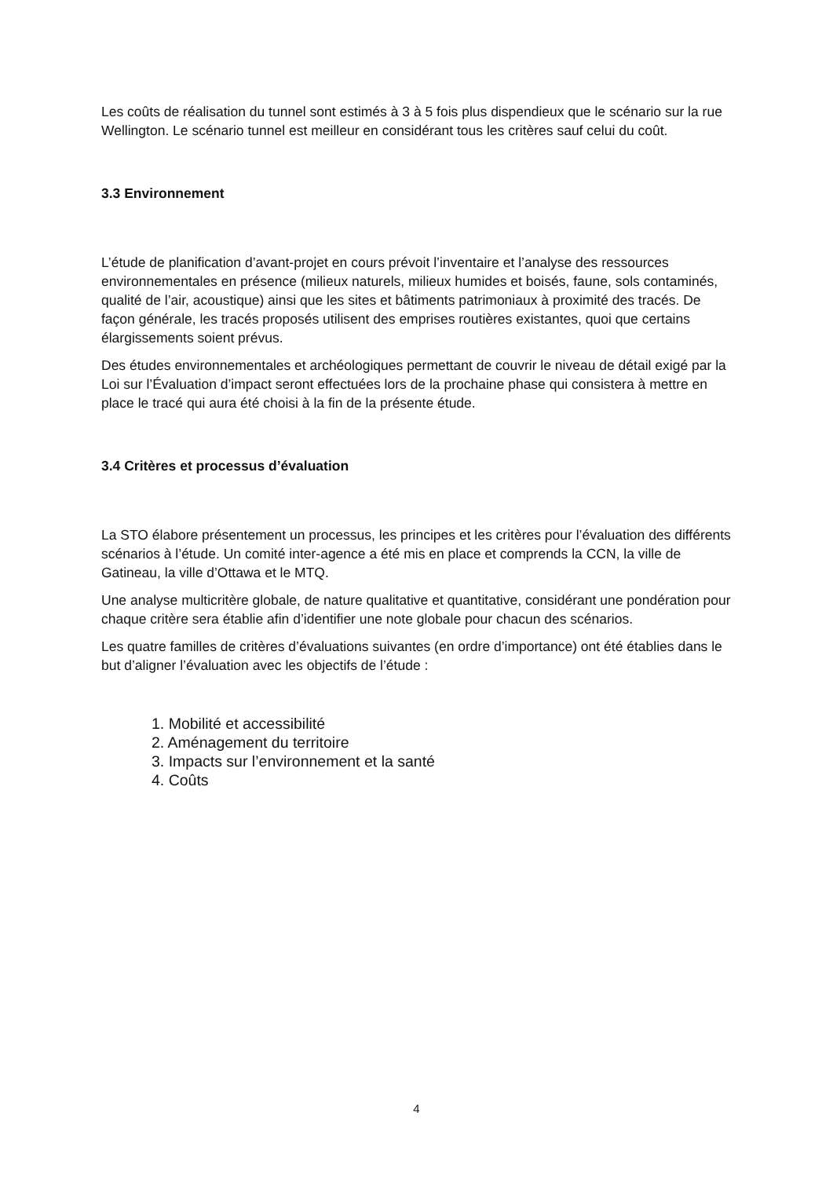Les coûts de réalisation du tunnel sont estimés à 3 à 5 fois plus dispendieux que le scénario sur la rue Wellington. Le scénario tunnel est meilleur en considérant tous les critères sauf celui du coût.
3.3 Environnement
L’étude de planification d’avant-projet en cours prévoit l’inventaire et l’analyse des ressources environnementales en présence (milieux naturels, milieux humides et boisés, faune, sols contaminés, qualité de l’air, acoustique) ainsi que les sites et bâtiments patrimoniaux à proximité des tracés. De façon générale, les tracés proposés utilisent des emprises routières existantes, quoi que certains élargissements soient prévus.
Des études environnementales et archéologiques permettant de couvrir le niveau de détail exigé par la Loi sur l’Évaluation d’impact seront effectuées lors de la prochaine phase qui consistera à mettre en place le tracé qui aura été choisi à la fin de la présente étude.
3.4 Critères et processus d’évaluation
La STO élabore présentement un processus, les principes et les critères pour l’évaluation des différents scénarios à l’étude. Un comité inter-agence a été mis en place et comprends la CCN, la ville de Gatineau, la ville d’Ottawa et le MTQ.
Une analyse multicritère globale, de nature qualitative et quantitative, considérant une pondération pour chaque critère sera établie afin d’identifier une note globale pour chacun des scénarios.
Les quatre familles de critères d’évaluations suivantes (en ordre d’importance) ont été établies dans le but d’aligner l’évaluation avec les objectifs de l’étude :
1. Mobilité et accessibilité
2. Aménagement du territoire
3. Impacts sur l’environnement et la santé
4. Coûts
4